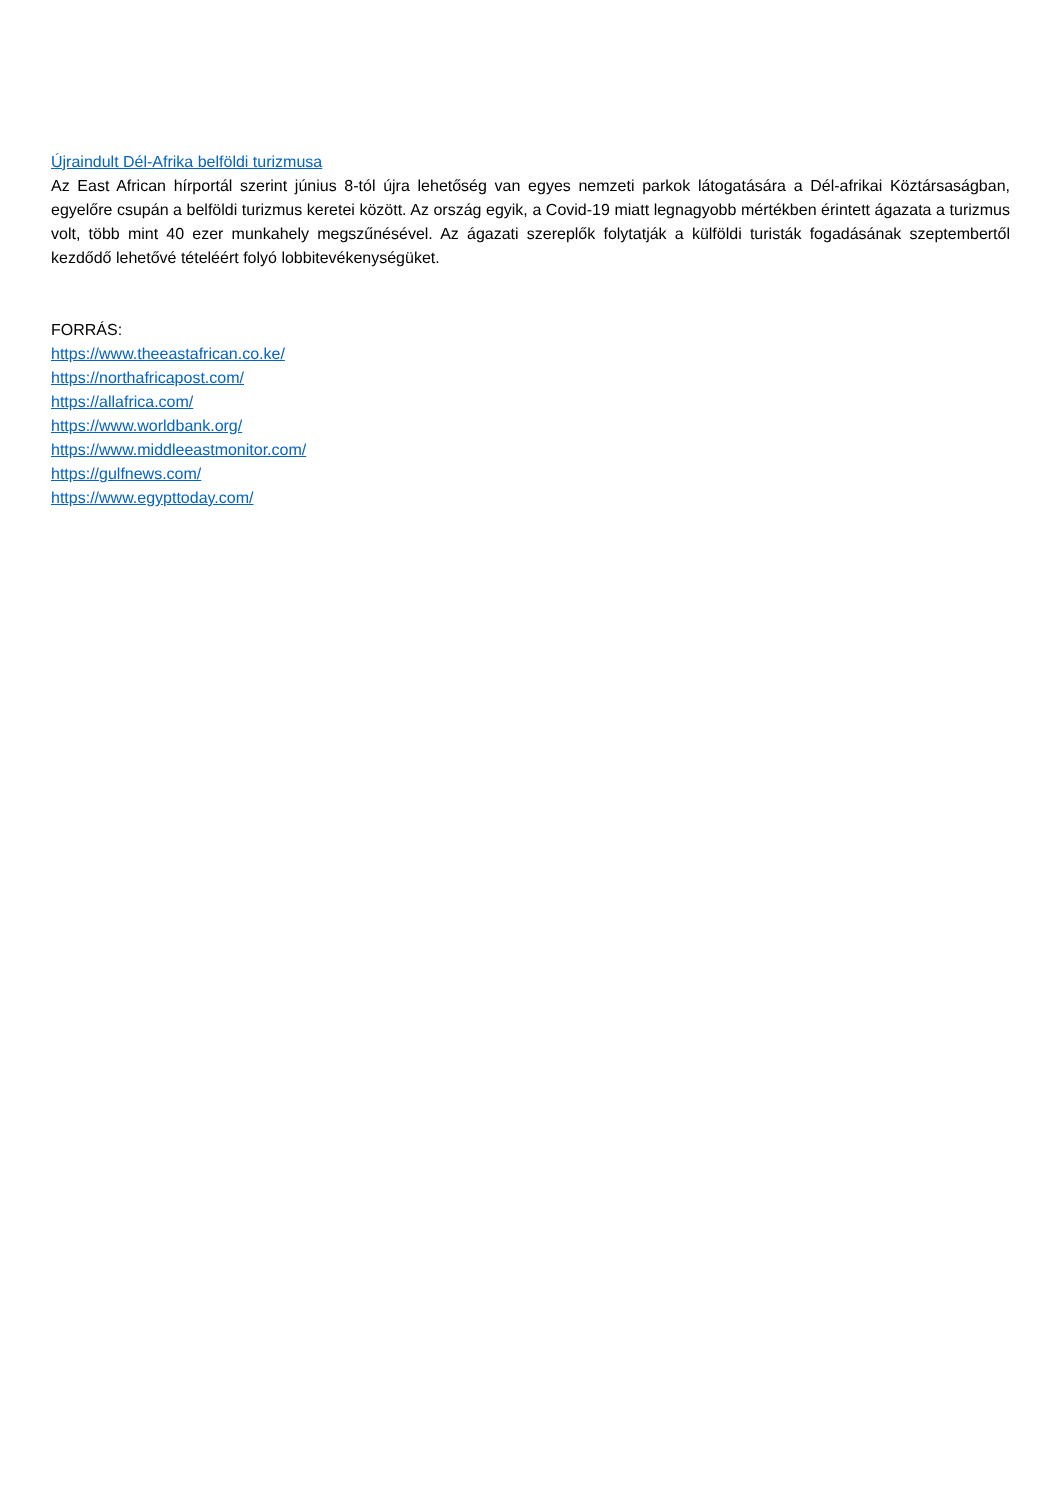Újraindult Dél-Afrika belföldi turizmusa
Az East African hírportál szerint június 8-tól újra lehetőség van egyes nemzeti parkok látogatására a Dél-afrikai Köztársaságban, egyelőre csupán a belföldi turizmus keretei között. Az ország egyik, a Covid-19 miatt legnagyobb mértékben érintett ágazata a turizmus volt, több mint 40 ezer munkahely megszűnésével. Az ágazati szereplők folytatják a külföldi turisták fogadásának szeptembertől kezdődő lehetővé tételéért folyó lobbitevékenységüket.
FORRÁS:
https://www.theeastafrican.co.ke/
https://northafricapost.com/
https://allafrica.com/
https://www.worldbank.org/
https://www.middleeastmonitor.com/
https://gulfnews.com/
https://www.egypttoday.com/